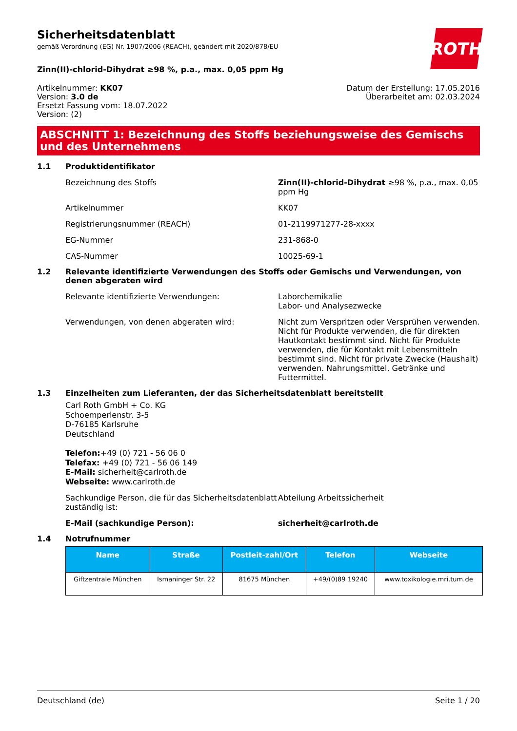ROTH
Sicherheitsdatenblatt
gemäß Verordnung (EG) Nr. 1907/2006 (REACH), geändert mit 2020/878/EU
Zinn(II)-chlorid-Dihydrat ≥98 %, p.a., max. 0,05 ppm Hg
Artikelnummer: KK07
Version: 3.0 de
Ersetzt Fassung vom: 18.07.2022
Version: (2)
Datum der Erstellung: 17.05.2016
Überarbeitet am: 02.03.2024
ABSCHNITT 1: Bezeichnung des Stoffs beziehungsweise des Gemischs und des Unternehmens
1.1 Produktidentifikator
Bezeichnung des Stoffs Zinn(II)-chlorid-Dihydrat ≥98 %, p.a., max. 0,05 ppm Hg
Artikelnummer KK07
Registrierungsnummer (REACH) 01-2119971277-28-xxxx
EG-Nummer 231-868-0
CAS-Nummer 10025-69-1
1.2 Relevante identifizierte Verwendungen des Stoffs oder Gemischs und Verwendungen, von denen abgeraten wird
Relevante identifizierte Verwendungen: Laborchemikalie
Labor- und Analysezwecke
Verwendungen, von denen abgeraten wird: Nicht zum Verspritzen oder Versprühen verwenden. Nicht für Produkte verwenden, die für direkten Hautkontakt bestimmt sind. Nicht für Produkte verwenden, die für Kontakt mit Lebensmitteln bestimmt sind. Nicht für private Zwecke (Haushalt) verwenden. Nahrungsmittel, Getränke und Futtermittel.
1.3 Einzelheiten zum Lieferanten, der das Sicherheitsdatenblatt bereitstellt
Carl Roth GmbH + Co. KG
Schoemperlenstr. 3-5
D-76185 Karlsruhe
Deutschland
Telefon:+49 (0) 721 - 56 06 0
Telefax: +49 (0) 721 - 56 06 149
E-Mail: sicherheit@carlroth.de
Webseite: www.carlroth.de
Sachkundige Person, die für das Sicherheitsdatenblatt zuständig ist:
Abteilung Arbeitssicherheit
E-Mail (sachkundige Person): sicherheit@carlroth.de
1.4 Notrufnummer
| Name | Straße | Postleit-zahl/Ort | Telefon | Webseite |
| --- | --- | --- | --- | --- |
| Giftzentrale München | Ismaninger Str. 22 | 81675 München | +49/(0)89 19240 | www.toxikologie.mri.tum.de |
Deutschland (de) Seite 1 / 20